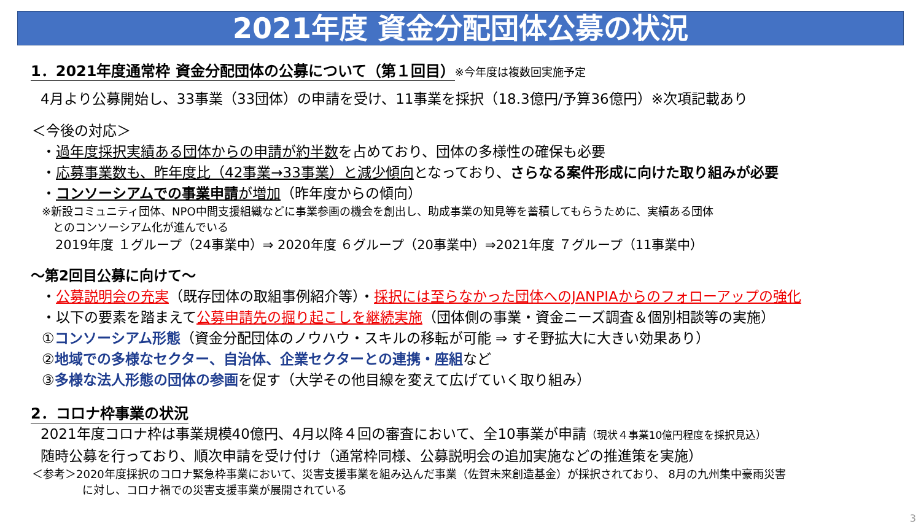2021年度 資金分配団体公募の状況
1．2021年度通常枠 資金分配団体の公募について（第１回目）※今年度は複数回実施予定
4月より公募開始し、33事業（33団体）の申請を受け、11事業を採択（18.3億円/予算36億円）※次項記載あり
＜今後の対応＞
・過年度採択実績ある団体からの申請が約半数を占めており、団体の多様性の確保も必要
・応募事業数も、昨年度比（42事業→33事業）と減少傾向となっており、さらなる案件形成に向けた取り組みが必要
・コンソーシアムでの事業申請が増加（昨年度からの傾向）
※新設コミュニティ団体、NPO中間支援組織などに事業参画の機会を創出し、助成事業の知見等を蓄積してもらうために、実績ある団体
　とのコンソーシアム化が進んでいる
2019年度 １グループ（24事業中）⇒ 2020年度 ６グループ（20事業中）⇒2021年度 ７グループ（11事業中）
～第2回目公募に向けて～
・公募説明会の充実（既存団体の取組事例紹介等）・採択には至らなかった団体へのJANPIAからのフォローアップの強化
・以下の要素を踏まえて公募申請先の掘り起こしを継続実施（団体側の事業・資金ニーズ調査＆個別相談等の実施）
①コンソーシアム形態（資金分配団体のノウハウ・スキルの移転が可能 ⇒ すそ野拡大に大きい効果あり）
②地域での多様なセクター、自治体、企業セクターとの連携・座組など
③多様な法人形態の団体の参画を促す（大学その他目線を変えて広げていく取り組み）
2．コロナ枠事業の状況
2021年度コロナ枠は事業規模40億円、4月以降４回の審査において、全10事業が申請（現状４事業10億円程度を採択見込）
随時公募を行っており、順次申請を受け付け（通常枠同様、公募説明会の追加実施などの推進策を実施）
＜参考＞2020年度採択のコロナ緊急枠事業において、災害支援事業を組み込んだ事業（佐賀未来創造基金）が採択されており、 8月の九州集中豪雨災害
に対し、コロナ禍での災害支援事業が展開されている
3